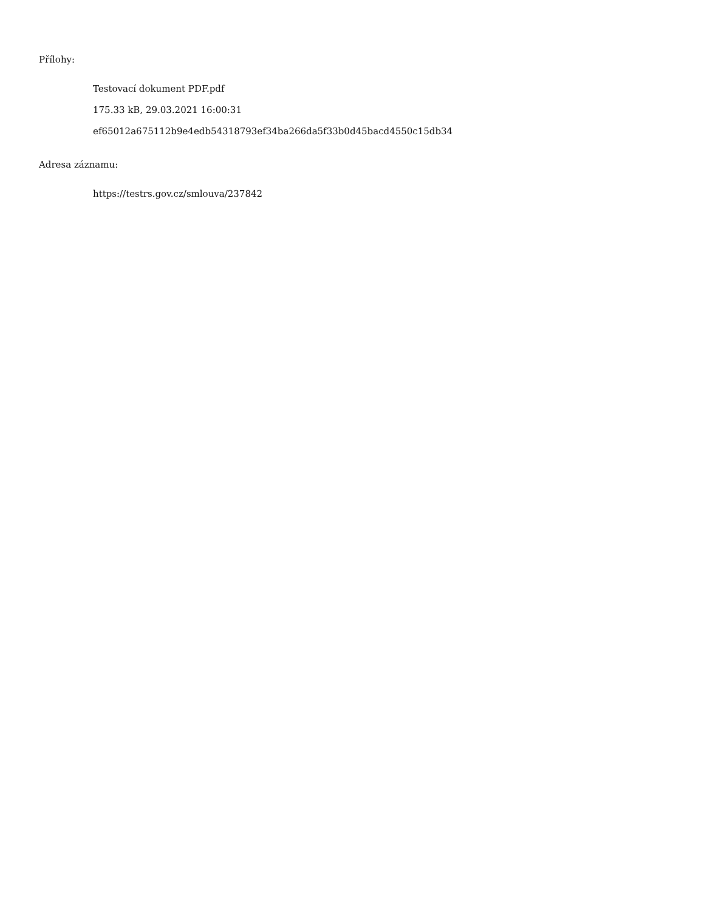Přílohy:
Testovací dokument PDF.pdf
175.33 kB, 29.03.2021 16:00:31
ef65012a675112b9e4edb54318793ef34ba266da5f33b0d45bacd4550c15db34
Adresa záznamu:
https://testrs.gov.cz/smlouva/237842